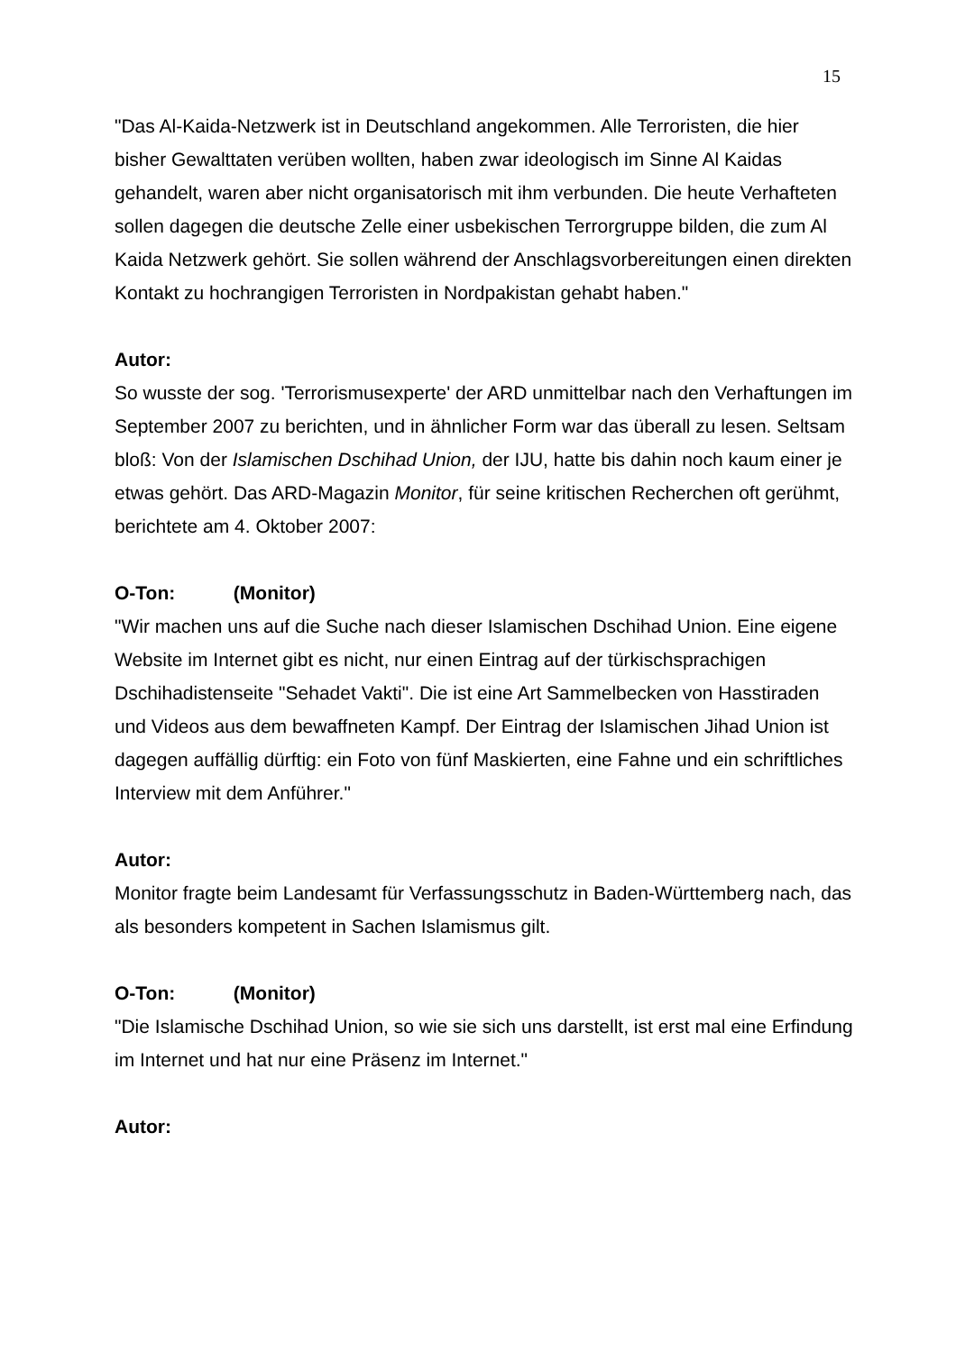15
"Das Al-Kaida-Netzwerk ist in Deutschland angekommen. Alle Terroristen, die hier bisher Gewalttaten verüben wollten, haben zwar ideologisch im Sinne Al Kaidas gehandelt, waren aber nicht organisatorisch mit ihm verbunden. Die heute Verhafteten sollen dagegen die deutsche Zelle einer usbekischen Terrorgruppe bilden, die zum Al Kaida Netzwerk gehört. Sie sollen während der Anschlagsvorbereitungen einen direkten Kontakt zu hochrangigen Terroristen in Nordpakistan gehabt haben."
Autor:
So wusste der sog. 'Terrorismusexperte' der ARD unmittelbar nach den Verhaftungen im September 2007 zu berichten, und in ähnlicher Form war das überall zu lesen. Seltsam bloß: Von der Islamischen Dschihad Union, der IJU, hatte bis dahin noch kaum einer je etwas gehört. Das ARD-Magazin Monitor, für seine kritischen Recherchen oft gerühmt, berichtete am 4. Oktober 2007:
O-Ton: (Monitor)
"Wir machen uns auf die Suche nach dieser Islamischen Dschihad Union. Eine eigene Website im Internet gibt es nicht, nur einen Eintrag auf der türkischsprachigen Dschihadistenseite "Sehadet Vakti". Die ist eine Art Sammelbecken von Hasstiraden und Videos aus dem bewaffneten Kampf. Der Eintrag der Islamischen Jihad Union ist dagegen auffällig dürftig: ein Foto von fünf Maskierten, eine Fahne und ein schriftliches Interview mit dem Anführer."
Autor:
Monitor fragte beim Landesamt für Verfassungsschutz in Baden-Württemberg nach, das als besonders kompetent in Sachen Islamismus gilt.
O-Ton: (Monitor)
"Die Islamische Dschihad Union, so wie sie sich uns darstellt, ist erst mal eine Erfindung im Internet und hat nur eine Präsenz im Internet."
Autor: